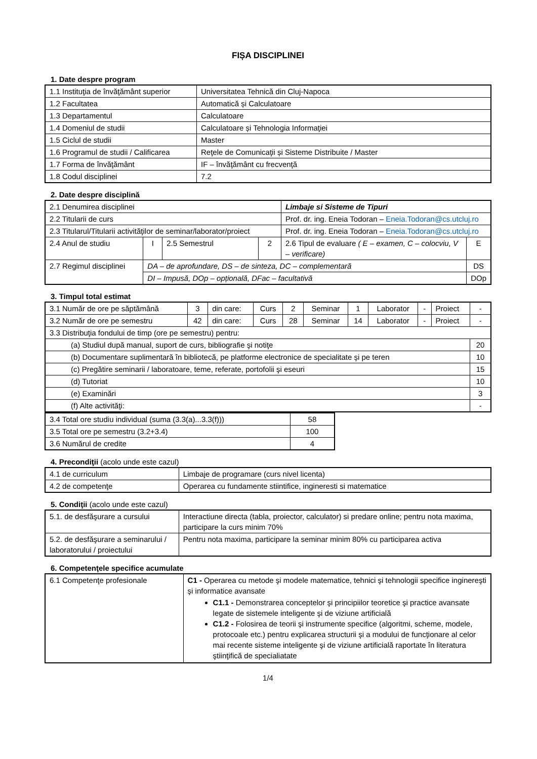FIȘA DISCIPLINEI
1. Date despre program
| 1.1 Instituţia de învăţământ superior | Universitatea Tehnică din Cluj-Napoca |
| 1.2 Facultatea | Automatică și Calculatoare |
| 1.3 Departamentul | Calculatoare |
| 1.4 Domeniul de studii | Calculatoare și Tehnologia Informaţiei |
| 1.5 Ciclul de studii | Master |
| 1.6 Programul de studii / Calificarea | Reţele de Comunicaţii și Sisteme Distribuite / Master |
| 1.7 Forma de învăţământ | IF – învăţământ cu frecvenţă |
| 1.8 Codul disciplinei | 7.2 |
2. Date despre disciplină
| 2.1 Denumirea disciplinei | | | | Limbaje si Sisteme de Tipuri | |
| 2.2 Titularii de curs | | | | Prof. dr. ing. Eneia Todoran – Eneia.Todoran@cs.utcluj.ro | |
| 2.3 Titularul/Titularii activităţilor de seminar/laborator/proiect | | | | Prof. dr. ing. Eneia Todoran – Eneia.Todoran@cs.utcluj.ro | |
| 2.4 Anul de studiu | I | 2.5 Semestrul | 2 | 2.6 Tipul de evaluare ( E – examen, C – colocviu, V – verificare) | E |
| 2.7 Regimul disciplinei | DA – de aprofundare, DS – de sinteza, DC – complementară | | | | DS |
| | DI – Impusă, DOp – opțională, DFac – facultativă | | | | DOp |
3. Timpul total estimat
| 3.1 Număr de ore pe săptămână | 3 | din care: | Curs | 2 | Seminar | 1 | Laborator | - | Proiect | - |
| 3.2 Număr de ore pe semestru | 42 | din care: | Curs | 28 | Seminar | 14 | Laborator | - | Proiect | - |
| 3.3 Distribuţia fondului de timp (ore pe semestru) pentru: | | | | | | | | | | |
| (a) Studiul după manual, suport de curs, bibliografie şi notiţe | | | | | | | | | | 20 |
| (b) Documentare suplimentară în bibliotecă, pe platforme electronice de specialitate şi pe teren | | | | | | | | | | 10 |
| (c) Pregătire seminarii / laboratoare, teme, referate, portofolii şi eseuri | | | | | | | | | | 15 |
| (d) Tutoriat | | | | | | | | | | 10 |
| (e) Examinări | | | | | | | | | | 3 |
| (f) Alte activităţi: | | | | | | | | | | - |
| 3.4 Total ore studiu individual (suma (3.3(a)...3.3(f))) | 58 |
| 3.5 Total ore pe semestru (3.2+3.4) | 100 |
| 3.6 Numărul de credite | 4 |
4. Precondiţii (acolo unde este cazul)
| 4.1 de curriculum | Limbaje de programare (curs nivel licenta) |
| 4.2 de competenţe | Operarea cu fundamente stiintifice, ingineresti si matematice |
5. Condiţii (acolo unde este cazul)
| 5.1. de desfăşurare a cursului | Interactiune directa (tabla, proiector, calculator) si predare online; pentru nota maxima, participare la curs minim 70% |
| 5.2. de desfăşurare a seminarului / laboratorului / proiectului | Pentru nota maxima, participare la seminar minim 80% cu participarea activa |
6. Competenţele specifice acumulate
| 6.1 Competenţe profesionale | C1 - Operarea cu metode şi modele matematice, tehnici şi tehnologii specifice inginereşti şi informatice avansate C1.1 - Demonstrarea conceptelor şi principiilor teoretice şi practice avansate legate de sistemele inteligente şi de viziune artificială C1.2 - Folosirea de teorii şi instrumente specifice (algoritmi, scheme, modele, protocoale etc.) pentru explicarea structurii şi a modului de funcţionare al celor mai recente sisteme inteligente şi de viziune artificială raportate în literatura ştiinţifică de specialiatate |
1/4